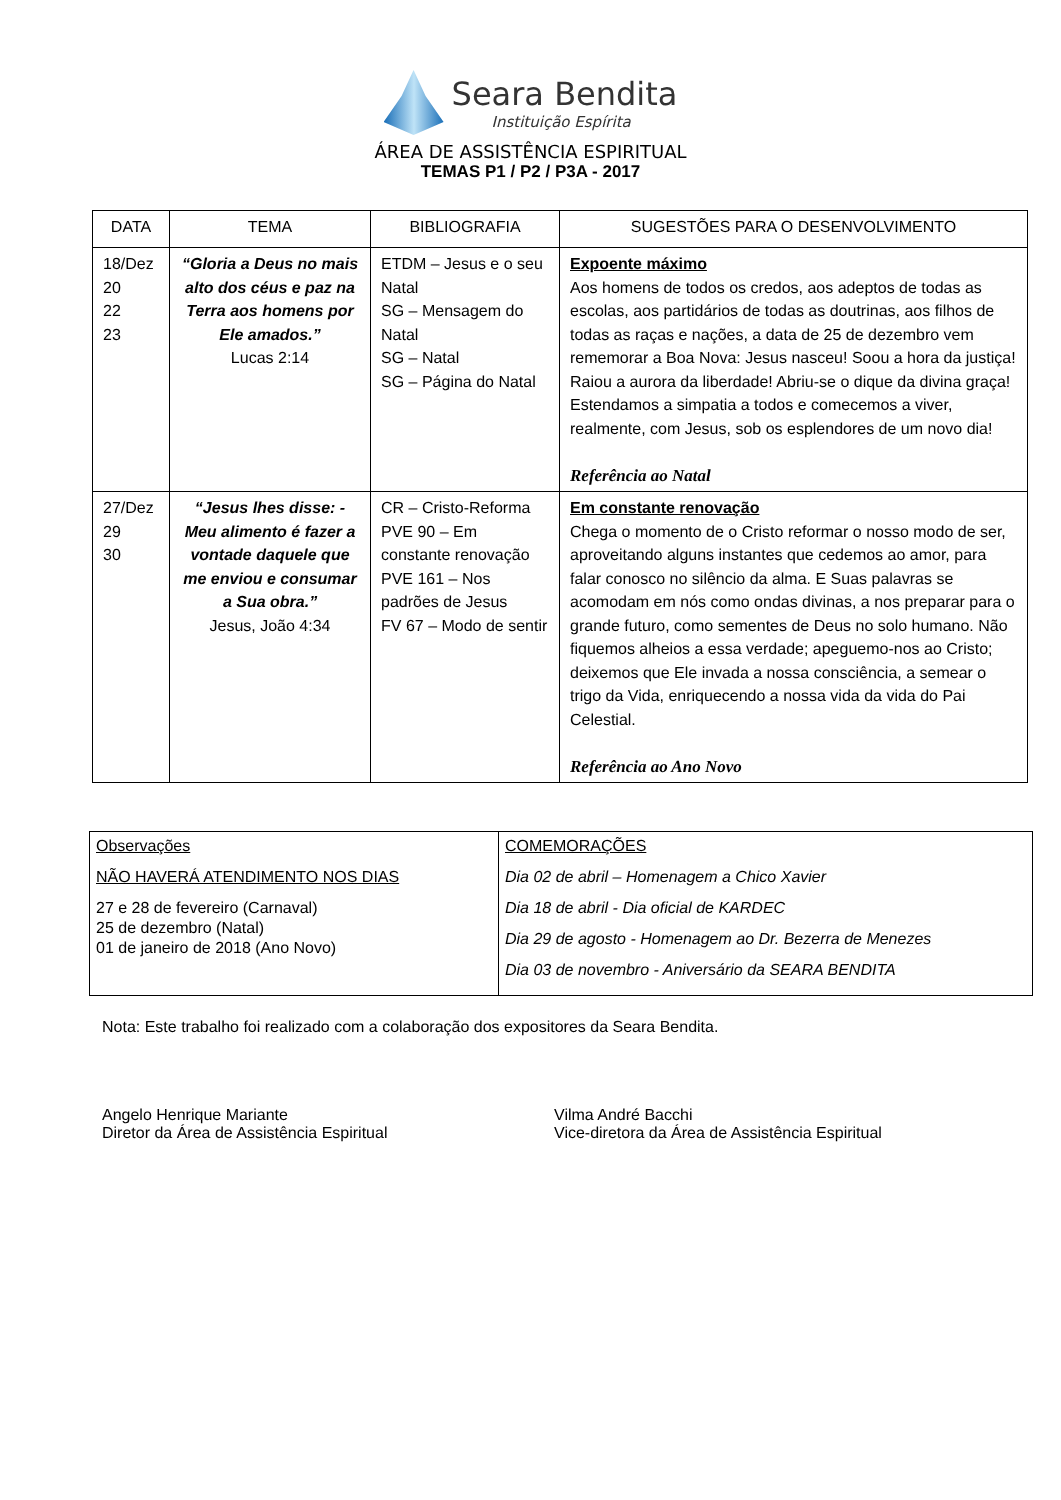Seara Bendita
Instituição Espírita
ÁREA DE ASSISTÊNCIA ESPIRITUAL
TEMAS P1 / P2 / P3A - 2017
| DATA | TEMA | BIBLIOGRAFIA | SUGESTÕES PARA O DESENVOLVIMENTO |
| --- | --- | --- | --- |
| 18/Dez 20 22 23 | “Gloria a Deus no mais alto dos céus e paz na Terra aos homens por Ele amados.” Lucas 2:14 | ETDM – Jesus e o seu Natal SG – Mensagem do Natal SG – Natal SG – Página do Natal | Expoente máximo Aos homens de todos os credos, aos adeptos de todas as escolas, aos partidários de todas as doutrinas, aos filhos de todas as raças e nações, a data de 25 de dezembro vem rememorar a Boa Nova: Jesus nasceu! Soou a hora da justiça! Raiou a aurora da liberdade! Abriu-se o dique da divina graça! Estendamos a simpatia a todos e comecemos a viver, realmente, com Jesus, sob os esplendores de um novo dia! Referência ao Natal |
| 27/Dez 29 30 | “Jesus lhes disse: - Meu alimento é fazer a vontade daquele que me enviou e consumar a Sua obra.” Jesus, João 4:34 | CR – Cristo-Reforma PVE 90 – Em constante renovação PVE 161 – Nos padrões de Jesus FV 67 – Modo de sentir | Em constante renovação Chega o momento de o Cristo reformar o nosso modo de ser, aproveitando alguns instantes que cedemos ao amor, para falar conosco no silêncio da alma. E Suas palavras se acomodam em nós como ondas divinas, a nos preparar para o grande futuro, como sementes de Deus no solo humano. Não fiquemos alheios a essa verdade; apeguemo-nos ao Cristo; deixemos que Ele invada a nossa consciência, a semear o trigo da Vida, enriquecendo a nossa vida da vida do Pai Celestial. Referência ao Ano Novo |
| Observações NÃO HAVERÁ ATENDIMENTO NOS DIAS 27 e 28 de fevereiro (Carnaval) 25 de dezembro (Natal) 01 de janeiro de 2018 (Ano Novo) | COMEMORAÇÕES Dia 02 de abril – Homenagem a Chico Xavier Dia 18 de abril - Dia oficial de KARDEC Dia 29 de agosto - Homenagem ao Dr. Bezerra de Menezes Dia 03 de novembro - Aniversário da SEARA BENDITA |
Nota: Este trabalho foi realizado com a colaboração dos expositores da Seara Bendita.
Angelo Henrique Mariante
Diretor da Área de Assistência Espiritual
Vilma André Bacchi
Vice-diretora da Área de Assistência Espiritual